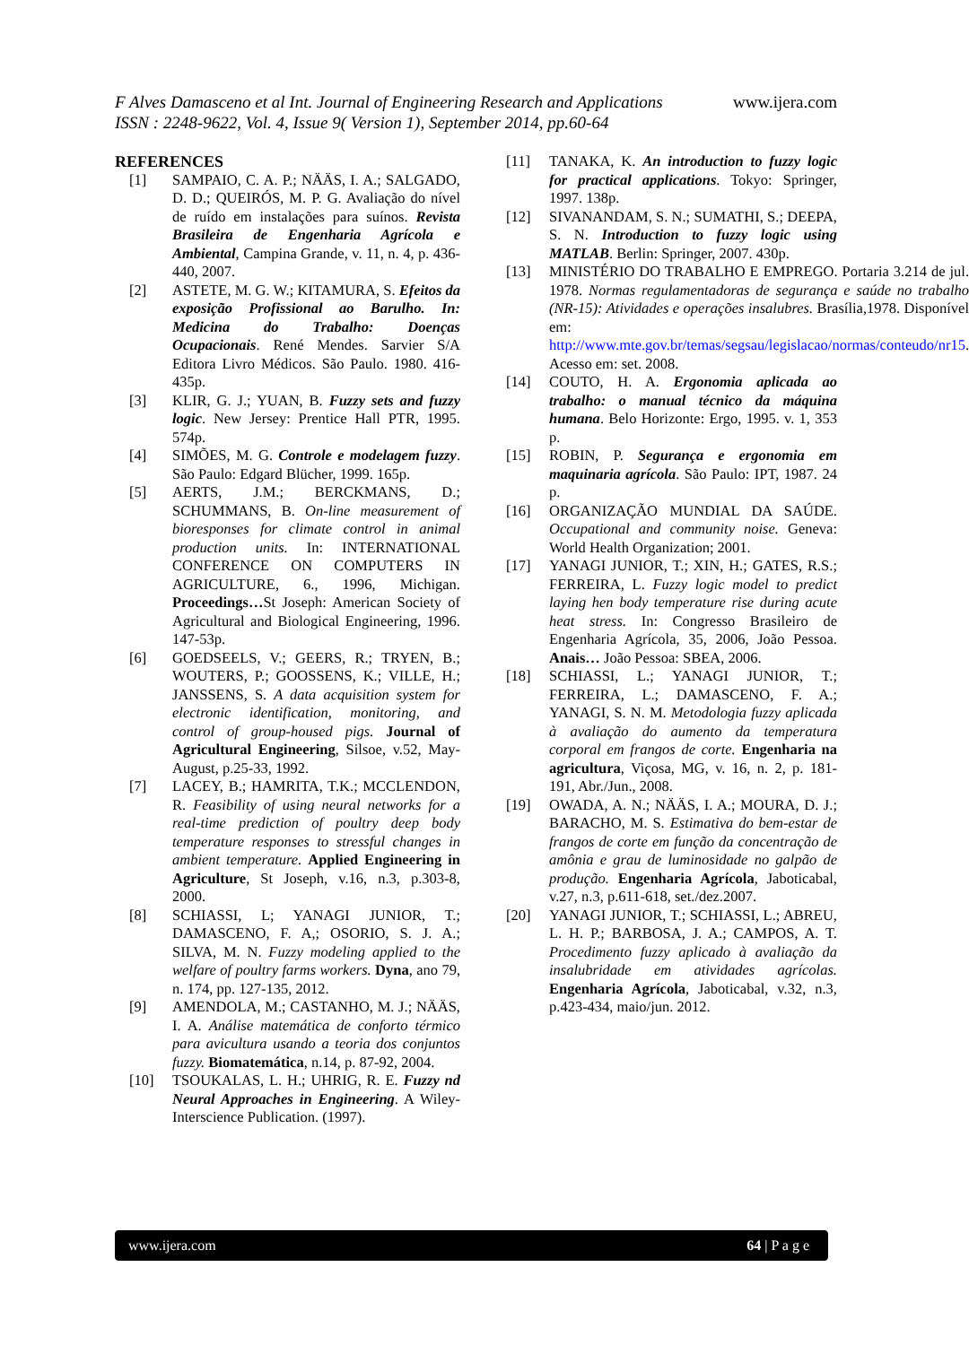www.ijera.com F Alves Damasceno et al Int. Journal of Engineering Research and Applications
ISSN : 2248-9622, Vol. 4, Issue 9( Version 1), September 2014, pp.60-64
REFERENCES
[1] SAMPAIO, C. A. P.; NÄÄS, I. A.; SALGADO, D. D.; QUEIRÓS, M. P. G. Avaliação do nível de ruído em instalações para suínos. Revista Brasileira de Engenharia Agrícola e Ambiental, Campina Grande, v. 11, n. 4, p. 436- 440, 2007.
[2] ASTETE, M. G. W.; KITAMURA, S. Efeitos da exposição Profissional ao Barulho. In: Medicina do Trabalho: Doenças Ocupacionais. René Mendes. Sarvier S/A Editora Livro Médicos. São Paulo. 1980. 416-435p.
[3] KLIR, G. J.; YUAN, B. Fuzzy sets and fuzzy logic. New Jersey: Prentice Hall PTR, 1995. 574p.
[4] SIMÕES, M. G. Controle e modelagem fuzzy. São Paulo: Edgard Blücher, 1999. 165p.
[5] AERTS, J.M.; BERCKMANS, D.; SCHUMMANS, B. On-line measurement of bioresponses for climate control in animal production units. In: INTERNATIONAL CONFERENCE ON COMPUTERS IN AGRICULTURE, 6., 1996, Michigan. Proceedings…St Joseph: American Society of Agricultural and Biological Engineering, 1996. 147-53p.
[6] GOEDSEELS, V.; GEERS, R.; TRYEN, B.; WOUTERS, P.; GOOSSENS, K.; VILLE, H.; JANSSENS, S. A data acquisition system for electronic identification, monitoring, and control of group-housed pigs. Journal of Agricultural Engineering, Silsoe, v.52, May-August, p.25-33, 1992.
[7] LACEY, B.; HAMRITA, T.K.; MCCLENDON, R. Feasibility of using neural networks for a real-time prediction of poultry deep body temperature responses to stressful changes in ambient temperature. Applied Engineering in Agriculture, St Joseph, v.16, n.3, p.303-8, 2000.
[8] SCHIASSI, L; YANAGI JUNIOR, T.; DAMASCENO, F. A,; OSORIO, S. J. A.; SILVA, M. N. Fuzzy modeling applied to the welfare of poultry farms workers. Dyna, ano 79, n. 174, pp. 127-135, 2012.
[9] AMENDOLA, M.; CASTANHO, M. J.; NÄÄS, I. A. Análise matemática de conforto térmico para avicultura usando a teoria dos conjuntos fuzzy. Biomatemática, n.14, p. 87-92, 2004.
[10] TSOUKALAS, L. H.; UHRIG, R. E. Fuzzy nd Neural Approaches in Engineering. A Wiley-Interscience Publication. (1997).
[11] TANAKA, K. An introduction to fuzzy logic for practical applications. Tokyo: Springer, 1997. 138p.
[12] SIVANANDAM, S. N.; SUMATHI, S.; DEEPA, S. N. Introduction to fuzzy logic using MATLAB. Berlin: Springer, 2007. 430p.
[13] MINISTÉRIO DO TRABALHO E EMPREGO. Portaria 3.214 de jul. 1978. Normas regulamentadoras de segurança e saúde no trabalho (NR-15): Atividades e operações insalubres. Brasília,1978. Disponível em: http://www.mte.gov.br/temas/segsau/legislacao/normas/conteudo/nr15. Acesso em: set. 2008.
[14] COUTO, H. A. Ergonomia aplicada ao trabalho: o manual técnico da máquina humana. Belo Horizonte: Ergo, 1995. v. 1, 353 p.
[15] ROBIN, P. Segurança e ergonomia em maquinaria agrícola. São Paulo: IPT, 1987. 24 p.
[16] ORGANIZAÇÃO MUNDIAL DA SAÚDE. Occupational and community noise. Geneva: World Health Organization; 2001.
[17] YANAGI JUNIOR, T.; XIN, H.; GATES, R.S.; FERREIRA, L. Fuzzy logic model to predict laying hen body temperature rise during acute heat stress. In: Congresso Brasileiro de Engenharia Agrícola, 35, 2006, João Pessoa. Anais… João Pessoa: SBEA, 2006.
[18] SCHIASSI, L.; YANAGI JUNIOR, T.; FERREIRA, L.; DAMASCENO, F. A.; YANAGI, S. N. M. Metodologia fuzzy aplicada à avaliação do aumento da temperatura corporal em frangos de corte. Engenharia na agricultura, Viçosa, MG, v. 16, n. 2, p. 181-191, Abr./Jun., 2008.
[19] OWADA, A. N.; NÄÄS, I. A.; MOURA, D. J.; BARACHO, M. S. Estimativa do bem-estar de frangos de corte em função da concentração de amônia e grau de luminosidade no galpão de produção. Engenharia Agrícola, Jaboticabal, v.27, n.3, p.611-618, set./dez.2007.
[20] YANAGI JUNIOR, T.; SCHIASSI, L.; ABREU, L. H. P.; BARBOSA, J. A.; CAMPOS, A. T. Procedimento fuzzy aplicado à avaliação da insalubridade em atividades agrícolas. Engenharia Agrícola, Jaboticabal, v.32, n.3, p.423-434, maio/jun. 2012.
www.ijera.com 64 | P a g e